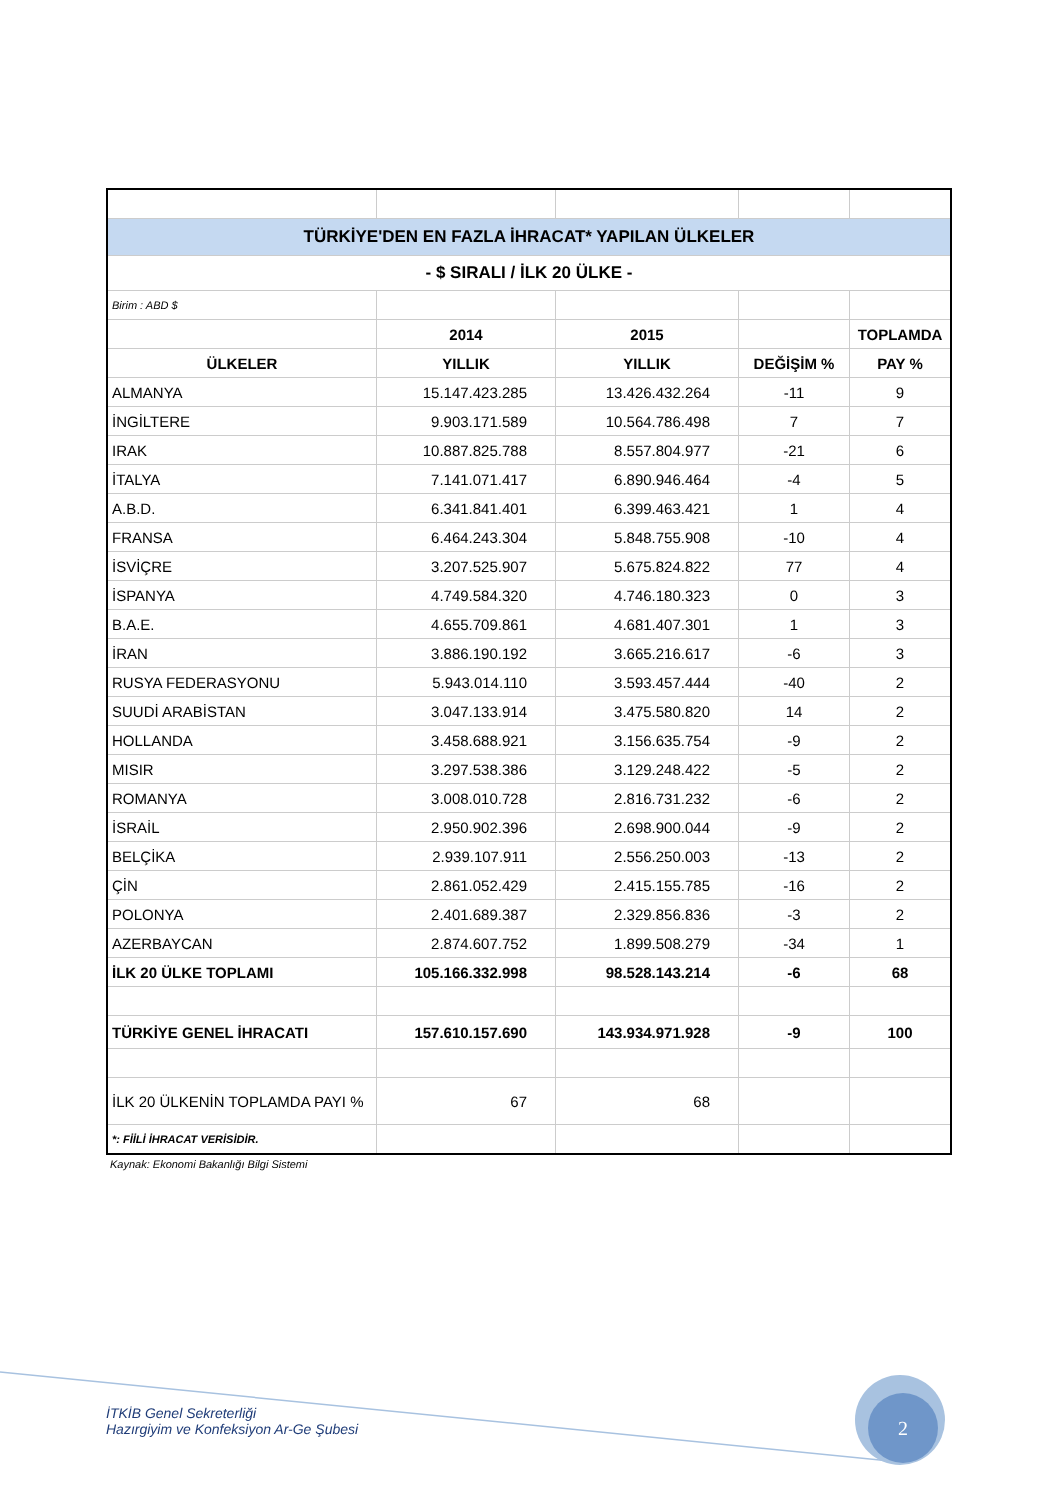| TÜRKİYE'DEN EN FAZLA İHRACAT* YAPILAN ÜLKELER | | | | |
| - $ SIRALI / İLK 20 ÜLKE - | | | | |
| Birim : ABD $ | | | | |
| | 2014 | 2015 | | TOPLAMDA |
| ÜLKELER | YILLIK | YILLIK | DEĞİŞİM % | PAY % |
| ALMANYA | 15.147.423.285 | 13.426.432.264 | -11 | 9 |
| İNGİLTERE | 9.903.171.589 | 10.564.786.498 | 7 | 7 |
| IRAK | 10.887.825.788 | 8.557.804.977 | -21 | 6 |
| İTALYA | 7.141.071.417 | 6.890.946.464 | -4 | 5 |
| A.B.D. | 6.341.841.401 | 6.399.463.421 | 1 | 4 |
| FRANSA | 6.464.243.304 | 5.848.755.908 | -10 | 4 |
| İSVİÇRE | 3.207.525.907 | 5.675.824.822 | 77 | 4 |
| İSPANYA | 4.749.584.320 | 4.746.180.323 | 0 | 3 |
| B.A.E. | 4.655.709.861 | 4.681.407.301 | 1 | 3 |
| İRAN | 3.886.190.192 | 3.665.216.617 | -6 | 3 |
| RUSYA FEDERASYONU | 5.943.014.110 | 3.593.457.444 | -40 | 2 |
| SUUDİ ARABİSTAN | 3.047.133.914 | 3.475.580.820 | 14 | 2 |
| HOLLANDA | 3.458.688.921 | 3.156.635.754 | -9 | 2 |
| MISIR | 3.297.538.386 | 3.129.248.422 | -5 | 2 |
| ROMANYA | 3.008.010.728 | 2.816.731.232 | -6 | 2 |
| İSRAİL | 2.950.902.396 | 2.698.900.044 | -9 | 2 |
| BELÇİKA | 2.939.107.911 | 2.556.250.003 | -13 | 2 |
| ÇİN | 2.861.052.429 | 2.415.155.785 | -16 | 2 |
| POLONYA | 2.401.689.387 | 2.329.856.836 | -3 | 2 |
| AZERBAYCAN | 2.874.607.752 | 1.899.508.279 | -34 | 1 |
| İLK 20 ÜLKE TOPLAMI | 105.166.332.998 | 98.528.143.214 | -6 | 68 |
| TÜRKİYE GENEL İHRACATI | 157.610.157.690 | 143.934.971.928 | -9 | 100 |
| İLK 20 ÜLKENİN TOPLAMDA PAYI % | 67 | 68 | | |
| *: FİİLİ İHRACAT VERİSİDİR. | | | | |
Kaynak: Ekonomi Bakanlığı Bilgi Sistemi
İTKİB Genel Sekreterliği
Hazırgiyim ve Konfeksiyon Ar-Ge Şubesi
2